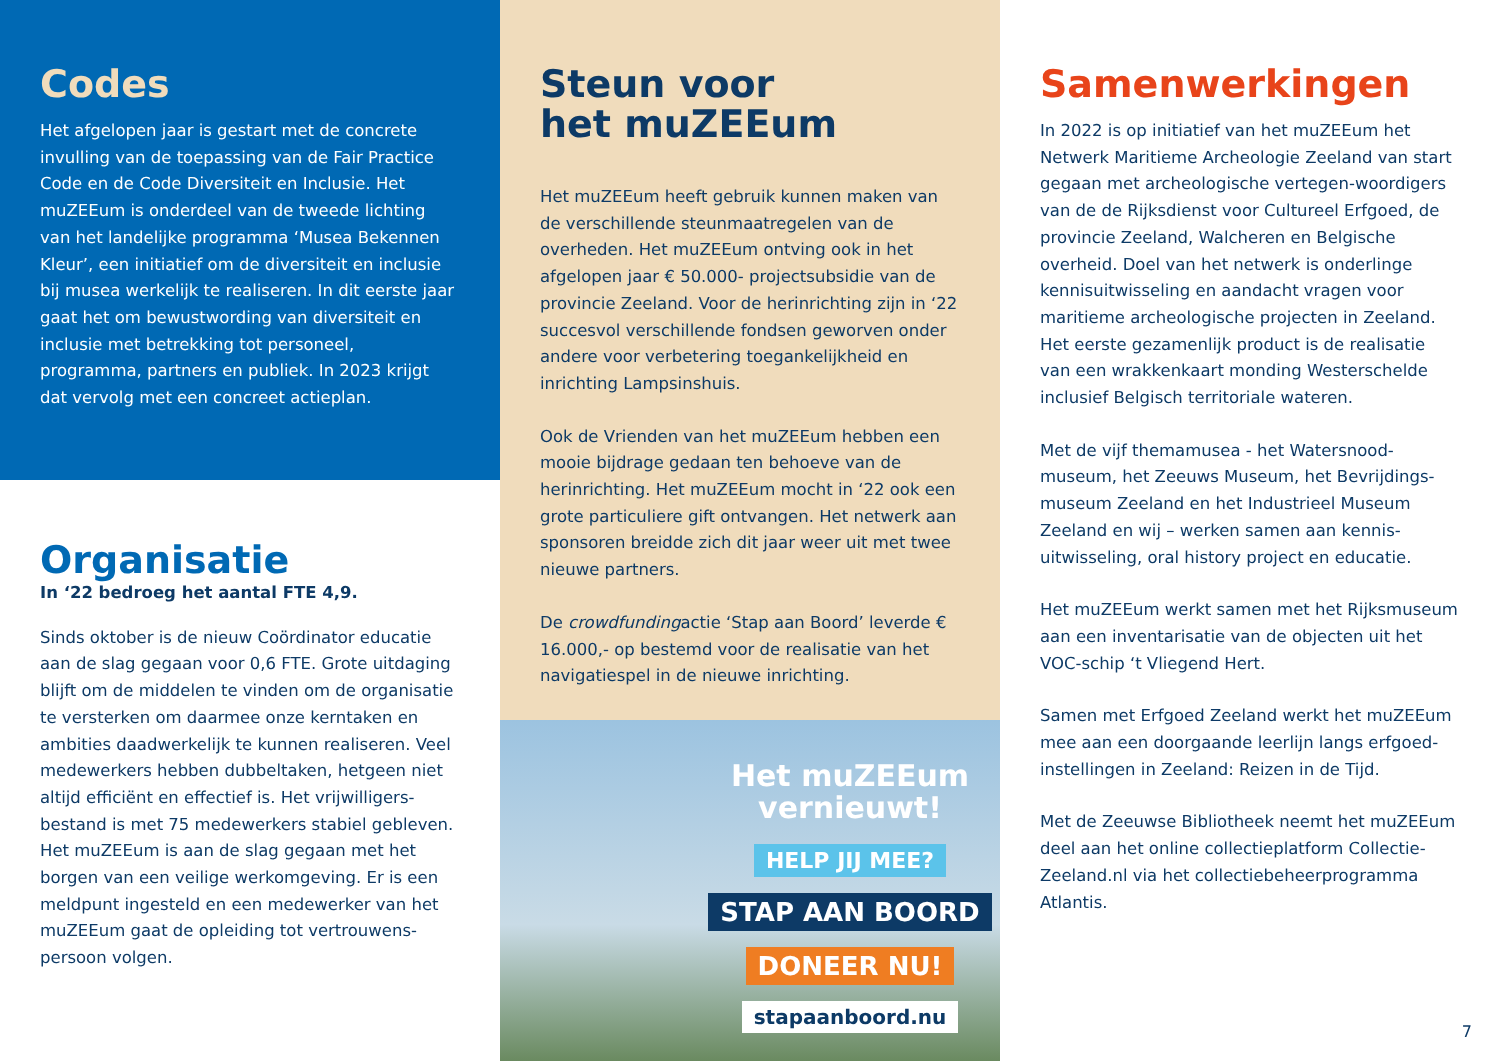Codes
Het afgelopen jaar is gestart met de concrete invulling van de toepassing van de Fair Practice Code en de Code Diversiteit en Inclusie. Het muZEEum is onderdeel van de tweede lichting van het landelijke programma ‘Musea Bekennen Kleur’, een initiatief om de diversiteit en inclusie bij musea werkelijk te realiseren. In dit eerste jaar gaat het om bewustwording van diversiteit en inclusie met betrekking tot personeel, programma, partners en publiek. In 2023 krijgt dat vervolg met een concreet actieplan.
Organisatie
In ‘22 bedroeg het aantal FTE 4,9.
Sinds oktober is de nieuw Coördinator educatie aan de slag gegaan voor 0,6 FTE. Grote uitdaging blijft om de middelen te vinden om de organisatie te versterken om daarmee onze kerntaken en ambities daadwerkelijk te kunnen realiseren. Veel medewerkers hebben dubbeltaken, hetgeen niet altijd efficiënt en effectief is. Het vrijwilligers-bestand is met 75 medewerkers stabiel gebleven. Het muZEEum is aan de slag gegaan met het borgen van een veilige werkomgeving. Er is een meldpunt ingesteld en een medewerker van het muZEEum gaat de opleiding tot vertrouwens-persoon volgen.
Steun voor
het muZEEum
Het muZEEum heeft gebruik kunnen maken van de verschillende steunmaatregelen van de overheden. Het muZEEum ontving ook in het afgelopen jaar € 50.000- projectsubsidie van de provincie Zeeland. Voor de herinrichting zijn in ‘22 succesvol verschillende fondsen geworven onder andere voor verbetering toegankelijkheid en inrichting Lampsinshuis.
Ook de Vrienden van het muZEEum hebben een mooie bijdrage gedaan ten behoeve van de herinrichting. Het muZEEum mocht in ‘22 ook een grote particuliere gift ontvangen. Het netwerk aan sponsoren breidde zich dit jaar weer uit met twee nieuwe partners.
De crowdfundingactie ‘Stap aan Boord’ leverde € 16.000,- op bestemd voor de realisatie van het navigatiespel in de nieuwe inrichting.
Het muZEEum
vernieuwt!
HELP JIJ MEE?
STAP AAN BOORD
DONEER NU!
stapaanboord.nu
Samenwerkingen
In 2022 is op initiatief van het muZEEum het Netwerk Maritieme Archeologie Zeeland van start gegaan met archeologische vertegen-woordigers van de de Rijksdienst voor Cultureel Erfgoed, de provincie Zeeland, Walcheren en Belgische overheid. Doel van het netwerk is onderlinge kennisuitwisseling en aandacht vragen voor maritieme archeologische projecten in Zeeland. Het eerste gezamenlijk product is de realisatie van een wrakkenkaart monding Westerschelde inclusief Belgisch territoriale wateren.
Met de vijf themamusea - het Watersnood-museum, het Zeeuws Museum, het Bevrijdings-museum Zeeland en het Industrieel Museum Zeeland en wij – werken samen aan kennis-uitwisseling, oral history project en educatie.
Het muZEEum werkt samen met het Rijksmuseum aan een inventarisatie van de objecten uit het VOC-schip ‘t Vliegend Hert.
Samen met Erfgoed Zeeland werkt het muZEEum mee aan een doorgaande leerlijn langs erfgoed-instellingen in Zeeland: Reizen in de Tijd.
Met de Zeeuwse Bibliotheek neemt het muZEEum deel aan het online collectieplatform Collectie-Zeeland.nl via het collectiebeheerprogramma Atlantis.
7